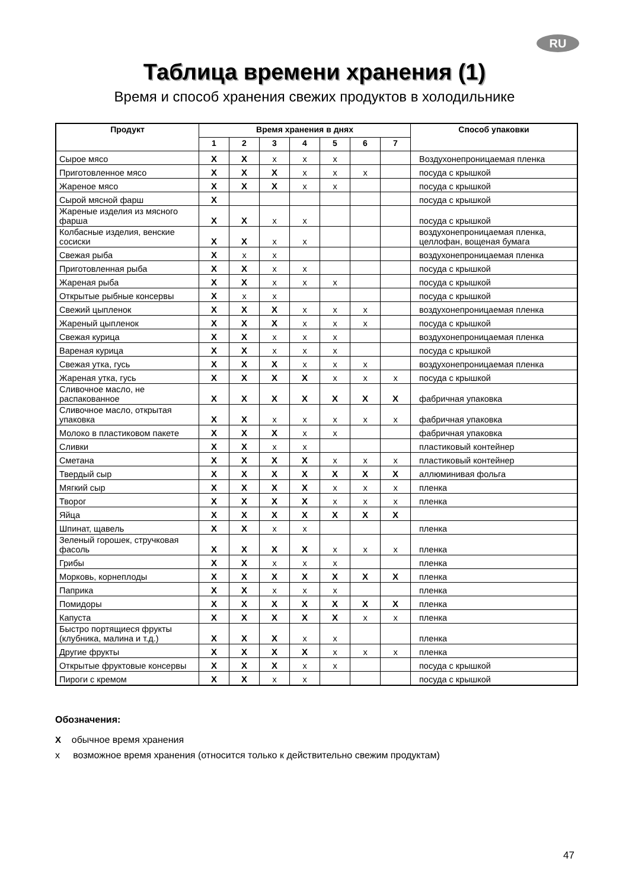RU
Таблица времени хранения (1)
Время и способ хранения свежих продуктов в холодильнике
| Продукт | Время хранения в днях | | | | | | | Способ упаковки |
| --- | --- | --- | --- | --- | --- | --- | --- | --- |
| | 1 | 2 | 3 | 4 | 5 | 6 | 7 | |
| Сырое мясо | X | X | x | x | x | | | Воздухонепроницаемая пленка |
| Приготовленное мясо | X | X | X | x | x | x | | посуда с крышкой |
| Жареное мясо | X | X | X | x | x | | | посуда с крышкой |
| Сырой мясной фарш | X | | | | | | | посуда с крышкой |
| Жареные изделия из мясного фарша | X | X | x | x | | | | посуда с крышкой |
| Колбасные изделия, венские сосиски | X | X | x | x | | | | воздухонепроницаемая пленка, целлофан, вощеная бумага |
| Свежая рыба | X | x | x | | | | | воздухонепроницаемая пленка |
| Приготовленная рыба | X | X | x | x | | | | посуда с крышкой |
| Жареная рыба | X | X | x | x | x | | | посуда с крышкой |
| Открытые рыбные консервы | X | x | x | | | | | посуда с крышкой |
| Свежий цыпленок | X | X | X | x | x | x | | воздухонепроницаемая пленка |
| Жареный цыпленок | X | X | X | x | x | x | | посуда с крышкой |
| Свежая курица | X | X | x | x | x | | | воздухонепроницаемая пленка |
| Вареная курица | X | X | x | x | x | | | посуда с крышкой |
| Свежая утка, гусь | X | X | X | x | x | x | | воздухонепроницаемая пленка |
| Жареная утка, гусь | X | X | X | X | x | x | x | посуда с крышкой |
| Сливочное масло, не распакованное | X | X | X | X | X | X | X | фабричная упаковка |
| Сливочное масло, открытая упаковка | X | X | x | x | x | x | x | фабричная упаковка |
| Молоко в пластиковом пакете | X | X | X | x | x | | | фабричная упаковка |
| Сливки | X | X | x | x | | | | пластиковый контейнер |
| Сметана | X | X | X | X | x | x | x | пластиковый контейнер |
| Твердый сыр | X | X | X | X | X | X | X | аллюминивая фольга |
| Мягкий сыр | X | X | X | X | x | x | x | пленка |
| Творог | X | X | X | X | x | x | x | пленка |
| Яйца | X | X | X | X | X | X | X | |
| Шпинат, щавель | X | X | x | x | | | | пленка |
| Зеленый горошек, стручковая фасоль | X | X | X | X | x | x | x | пленка |
| Грибы | X | X | x | x | x | | | пленка |
| Морковь, корнеплоды | X | X | X | X | X | X | X | пленка |
| Паприка | X | X | x | x | x | | | пленка |
| Помидоры | X | X | X | X | X | X | X | пленка |
| Капуста | X | X | X | X | X | x | x | пленка |
| Быстро портящиеся фрукты (клубника, малина и т.д.) | X | X | X | x | x | | | пленка |
| Другие фрукты | X | X | X | X | x | x | x | пленка |
| Открытые фруктовые консервы | X | X | X | x | x | | | посуда с крышкой |
| Пироги с кремом | X | X | x | x | | | | посуда с крышкой |
Обозначения:
X обычное время хранения
x возможное время хранения (относится только к действительно свежим продуктам)
47